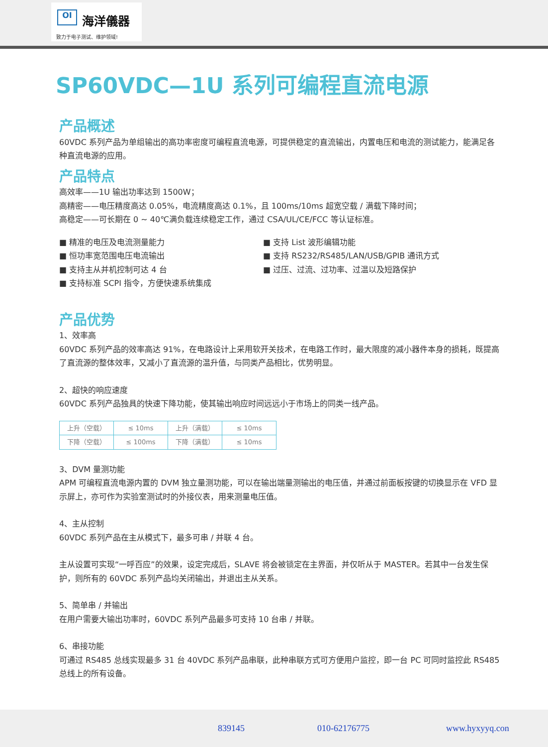OI
海洋儀器
致力于电子测试、维护领域!
SP60VDC—1U 系列可编程直流电源
产品概述
60VDC 系列产品为单组输出的高功率密度可编程直流电源，可提供稳定的直流输出，内置电压和电流的测试能力，能满足各种直流电源的应用。
产品特点
高效率——1U 输出功率达到 1500W；
高精密——电压精度高达 0.05%，电流精度高达 0.1%，且 100ms/10ms 超宽空载 / 满载下降时间；
高稳定——可长期在 0 ~ 40℃满负载连续稳定工作，通过 CSA/UL/CE/FCC 等认证标准。
■ 精准的电压及电流测量能力
■ 恒功率宽范围电压电流输出
■ 支持主从并机控制可达 4 台
■ 支持标准 SCPI 指令，方便快速系统集成
■ 支持 List 波形编辑功能
■ 支持 RS232/RS485/LAN/USB/GPIB 通讯方式
■ 过压、过流、过功率、过温以及短路保护
产品优势
1、效率高
60VDC 系列产品的效率高达 91%，在电路设计上采用软开关技术，在电路工作时，最大限度的减小器件本身的损耗，既提高了直流源的整体效率，又减小了直流源的温升值，与同类产品相比，优势明显。
2、超快的响应速度
60VDC 系列产品独具的快速下降功能，使其输出响应时间远远小于市场上的同类一线产品。
| 上升（空载） | ≤ 10ms | 上升（满载） | ≤ 10ms |
| 下降（空载） | ≤ 100ms | 下降（满载） | ≤ 10ms |
3、DVM 量测功能
APM 可编程直流电源内置的 DVM 独立量测功能，可以在输出端量测输出的电压值，并通过前面板按键的切换显示在 VFD 显示屏上，亦可作为实验室测试时的外接仪表，用来测量电压值。
4、主从控制
60VDC 系列产品在主从模式下，最多可串 / 并联 4 台。
主从设置可实现“一呼百应”的效果，设定完成后，SLAVE 将会被锁定在主界面，并仅听从于 MASTER。若其中一台发生保护，则所有的 60VDC 系列产品均关闭输出，并退出主从关系。
5、简单串 / 并输出
在用户需要大输出功率时，60VDC 系列产品最多可支持 10 台串 / 并联。
6、串接功能
可通过 RS485 总线实现最多 31 台 40VDC 系列产品串联，此种串联方式可方便用户监控，即一台 PC 可同时监控此 RS485 总线上的所有设备。
839145 010-62176775 www.hyxyyq.con